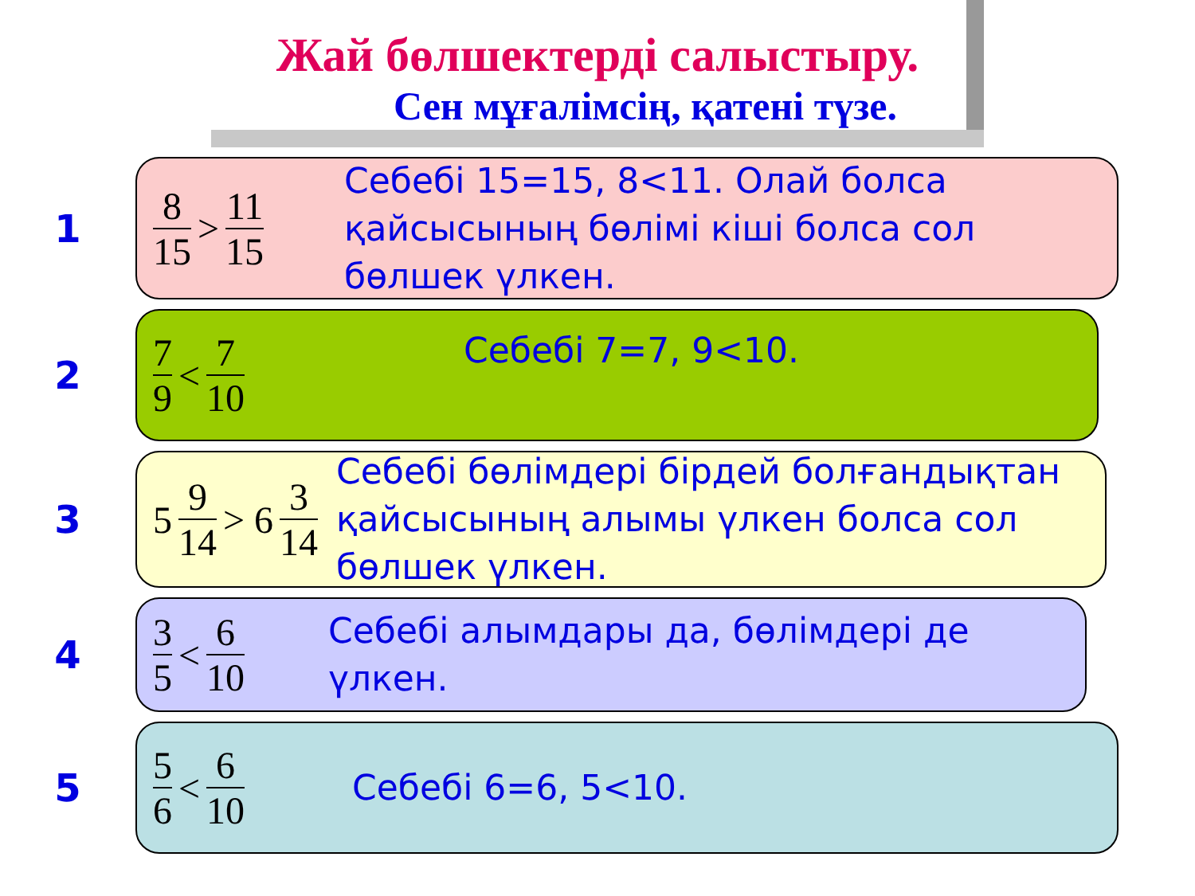Жай бөлшектерді салыстыру.
Сен мұғалімсің, қатені түзе.
1
8 15 > 11 15
Себебі 15=15, 8<11. Олай болса қайсысының бөлімі кіші болса сол бөлшек үлкен.
2
7 9 < 7 10
Себебі 7=7, 9<10.
3
5 9 14 > 6 3 14
Себебі бөлімдері бірдей болғандықтан қайсысының алымы үлкен болса сол бөлшек үлкен.
4
3 5 < 6 10
Себебі алымдары да, бөлімдері де үлкен.
5
5 6 < 6 10
Себебі 6=6, 5<10.